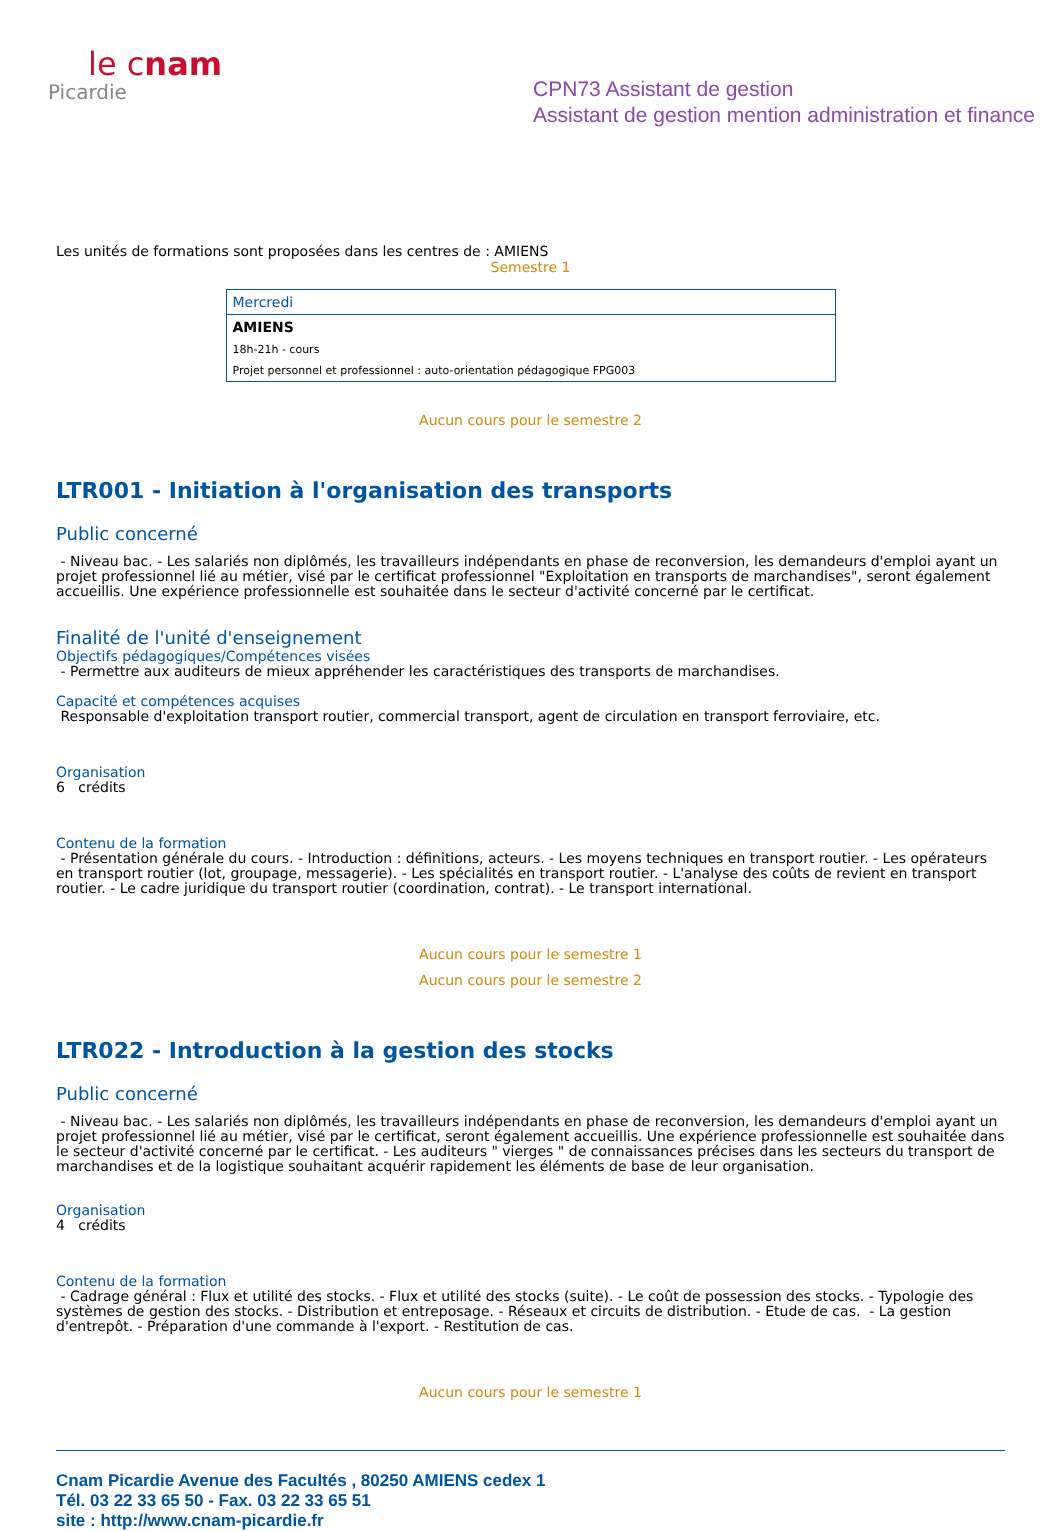le cnam
Picardie
CPN73 Assistant de gestion
Assistant de gestion mention administration et finance
Les unités de formations sont proposées dans les centres de : AMIENS
Semestre 1
| Mercredi |
| AMIENS |
| 18h-21h - cours |
| Projet personnel et professionnel : auto-orientation pédagogique FPG003 |
Aucun cours pour le semestre 2
LTR001 - Initiation à l'organisation des transports
Public concerné
- Niveau bac. - Les salariés non diplômés, les travailleurs indépendants en phase de reconversion, les demandeurs d'emploi ayant un projet professionnel lié au métier, visé par le certificat professionnel "Exploitation en transports de marchandises", seront également accueillis. Une expérience professionnelle est souhaitée dans le secteur d'activité concerné par le certificat.
Finalité de l'unité d'enseignement
Objectifs pédagogiques/Compétences visées
- Permettre aux auditeurs de mieux appréhender les caractéristiques des transports de marchandises.
Capacité et compétences acquises
Responsable d'exploitation transport routier, commercial transport, agent de circulation en transport ferroviaire, etc.
Organisation
6 crédits
Contenu de la formation
- Présentation générale du cours. - Introduction : définitions, acteurs. - Les moyens techniques en transport routier. - Les opérateurs en transport routier (lot, groupage, messagerie). - Les spécialités en transport routier. - L'analyse des coûts de revient en transport routier. - Le cadre juridique du transport routier (coordination, contrat). - Le transport international.
Aucun cours pour le semestre 1
Aucun cours pour le semestre 2
LTR022 - Introduction à la gestion des stocks
Public concerné
- Niveau bac. - Les salariés non diplômés, les travailleurs indépendants en phase de reconversion, les demandeurs d'emploi ayant un projet professionnel lié au métier, visé par le certificat, seront également accueillis. Une expérience professionnelle est souhaitée dans le secteur d'activité concerné par le certificat. - Les auditeurs " vierges " de connaissances précises dans les secteurs du transport de marchandises et de la logistique souhaitant acquérir rapidement les éléments de base de leur organisation.
Organisation
4 crédits
Contenu de la formation
- Cadrage général : Flux et utilité des stocks. - Flux et utilité des stocks (suite). - Le coût de possession des stocks. - Typologie des systèmes de gestion des stocks. - Distribution et entreposage. - Réseaux et circuits de distribution. - Etude de cas. - La gestion d'entrepôt. - Préparation d'une commande à l'export. - Restitution de cas.
Aucun cours pour le semestre 1
Cnam Picardie Avenue des Facultés , 80250 AMIENS cedex 1
Tél. 03 22 33 65 50 - Fax. 03 22 33 65 51
site : http://www.cnam-picardie.fr